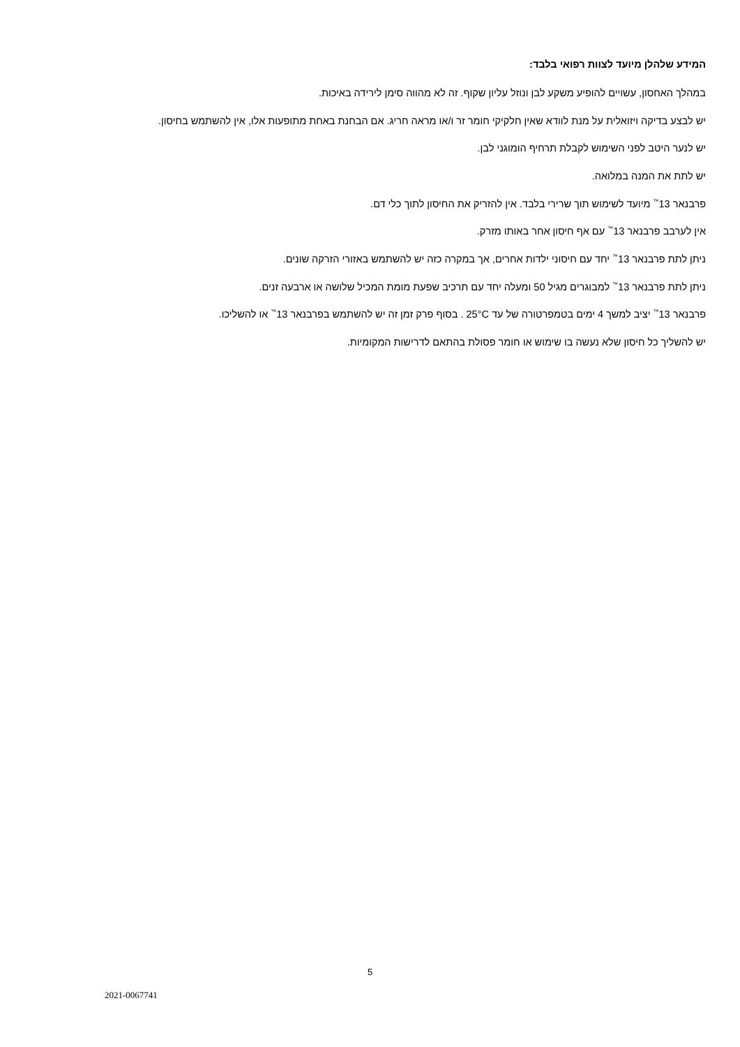המידע שלהלן מיועד לצוות רפואי בלבד:
במהלך האחסון, עשויים להופיע משקע לבן ונוזל עליון שקוף. זה לא מהווה סימן לירידה באיכות.
יש לבצע בדיקה ויזואלית על מנת לוודא שאין חלקיקי חומר זר ו/או מראה חריג. אם הבחנת באחת מתופעות אלו, אין להשתמש בחיסון.
יש לנער היטב לפני השימוש לקבלת תרחיף הומוגני לבן.
יש לתת את המנה במלואה.
פרבנאר 13<sup>™</sup> מיועד לשימוש תוך שרירי בלבד. אין להזריק את החיסון לתוך כלי דם.
אין לערבב פרבנאר 13<sup>™</sup> עם אף חיסון אחר באותו מזרק.
ניתן לתת פרבנאר 13<sup>™</sup> יחד עם חיסוני ילדות אחרים, אך במקרה כזה יש להשתמש באזורי הזרקה שונים.
ניתן לתת פרבנאר 13<sup>™</sup> למבוגרים מגיל 50 ומעלה יחד עם תרכיב שפעת מומת המכיל שלושה או ארבעה זנים.
פרבנאר 13<sup>™</sup> יציב למשך 4 ימים בטמפרטורה של עד 25°C . בסוף פרק זמן זה יש להשתמש בפרבנאר 13<sup>™</sup> או להשליכו.
יש להשליך כל חיסון שלא נעשה בו שימוש או חומר פסולת בהתאם לדרישות המקומיות.
5
2021-0067741